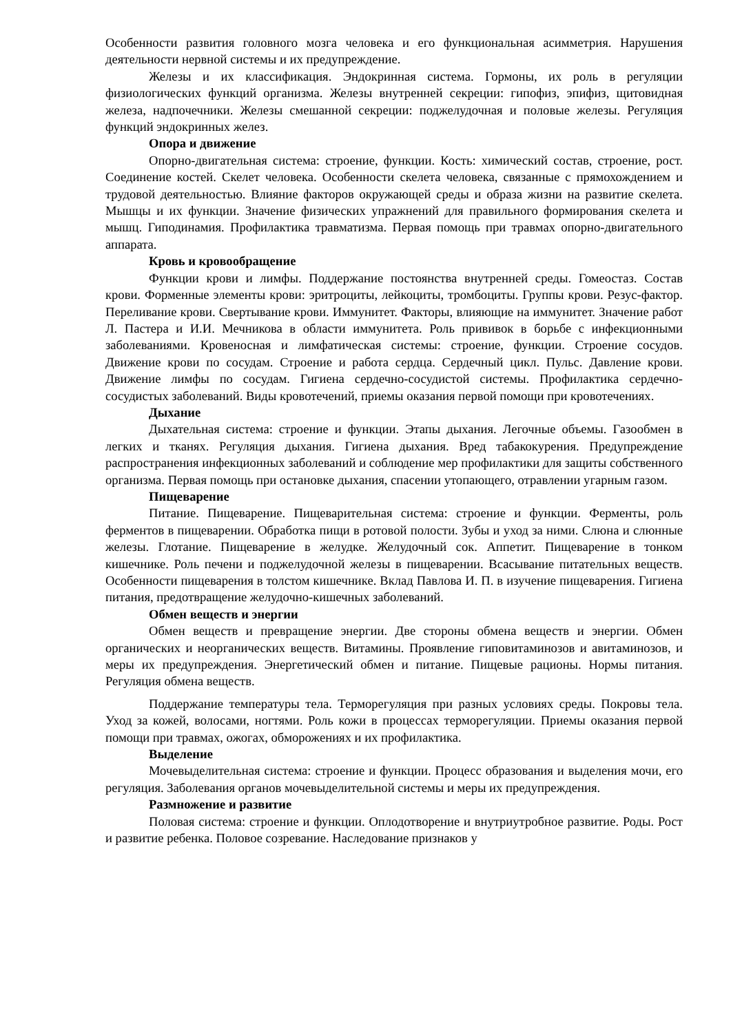Особенности развития головного мозга человека и его функциональная асимметрия. Нарушения деятельности нервной системы и их предупреждение.
Железы и их классификация. Эндокринная система. Гормоны, их роль в регуляции физиологических функций организма. Железы внутренней секреции: гипофиз, эпифиз, щитовидная железа, надпочечники. Железы смешанной секреции: поджелудочная и половые железы. Регуляция функций эндокринных желез.
Опора и движение
Опорно-двигательная система: строение, функции. Кость: химический состав, строение, рост. Соединение костей. Скелет человека. Особенности скелета человека, связанные с прямохождением и трудовой деятельностью. Влияние факторов окружающей среды и образа жизни на развитие скелета. Мышцы и их функции. Значение физических упражнений для правильного формирования скелета и мышц. Гиподинамия. Профилактика травматизма. Первая помощь при травмах опорно-двигательного аппарата.
Кровь и кровообращение
Функции крови и лимфы. Поддержание постоянства внутренней среды. Гомеостаз. Состав крови. Форменные элементы крови: эритроциты, лейкоциты, тромбоциты. Группы крови. Резус-фактор. Переливание крови. Свертывание крови. Иммунитет. Факторы, влияющие на иммунитет. Значение работ Л. Пастера и И.И. Мечникова в области иммунитета. Роль прививок в борьбе с инфекционными заболеваниями. Кровеносная и лимфатическая системы: строение, функции. Строение сосудов. Движение крови по сосудам. Строение и работа сердца. Сердечный цикл. Пульс. Давление крови. Движение лимфы по сосудам. Гигиена сердечно-сосудистой системы. Профилактика сердечно-сосудистых заболеваний. Виды кровотечений, приемы оказания первой помощи при кровотечениях.
Дыхание
Дыхательная система: строение и функции. Этапы дыхания. Легочные объемы. Газообмен в легких и тканях. Регуляция дыхания. Гигиена дыхания. Вред табакокурения. Предупреждение распространения инфекционных заболеваний и соблюдение мер профилактики для защиты собственного организма. Первая помощь при остановке дыхания, спасении утопающего, отравлении угарным газом.
Пищеварение
Питание. Пищеварение. Пищеварительная система: строение и функции. Ферменты, роль ферментов в пищеварении. Обработка пищи в ротовой полости. Зубы и уход за ними. Слюна и слюнные железы. Глотание. Пищеварение в желудке. Желудочный сок. Аппетит. Пищеварение в тонком кишечнике. Роль печени и поджелудочной железы в пищеварении. Всасывание питательных веществ. Особенности пищеварения в толстом кишечнике. Вклад Павлова И. П. в изучение пищеварения. Гигиена питания, предотвращение желудочно-кишечных заболеваний.
Обмен веществ и энергии
Обмен веществ и превращение энергии. Две стороны обмена веществ и энергии. Обмен органических и неорганических веществ. Витамины. Проявление гиповитаминозов и авитаминозов, и меры их предупреждения. Энергетический обмен и питание. Пищевые рационы. Нормы питания. Регуляция обмена веществ.
Поддержание температуры тела. Терморегуляция при разных условиях среды. Покровы тела. Уход за кожей, волосами, ногтями. Роль кожи в процессах терморегуляции. Приемы оказания первой помощи при травмах, ожогах, обморожениях и их профилактика.
Выделение
Мочевыделительная система: строение и функции. Процесс образования и выделения мочи, его регуляция. Заболевания органов мочевыделительной системы и меры их предупреждения.
Размножение и развитие
Половая система: строение и функции. Оплодотворение и внутриутробное развитие. Роды. Рост и развитие ребенка. Половое созревание. Наследование признаков у